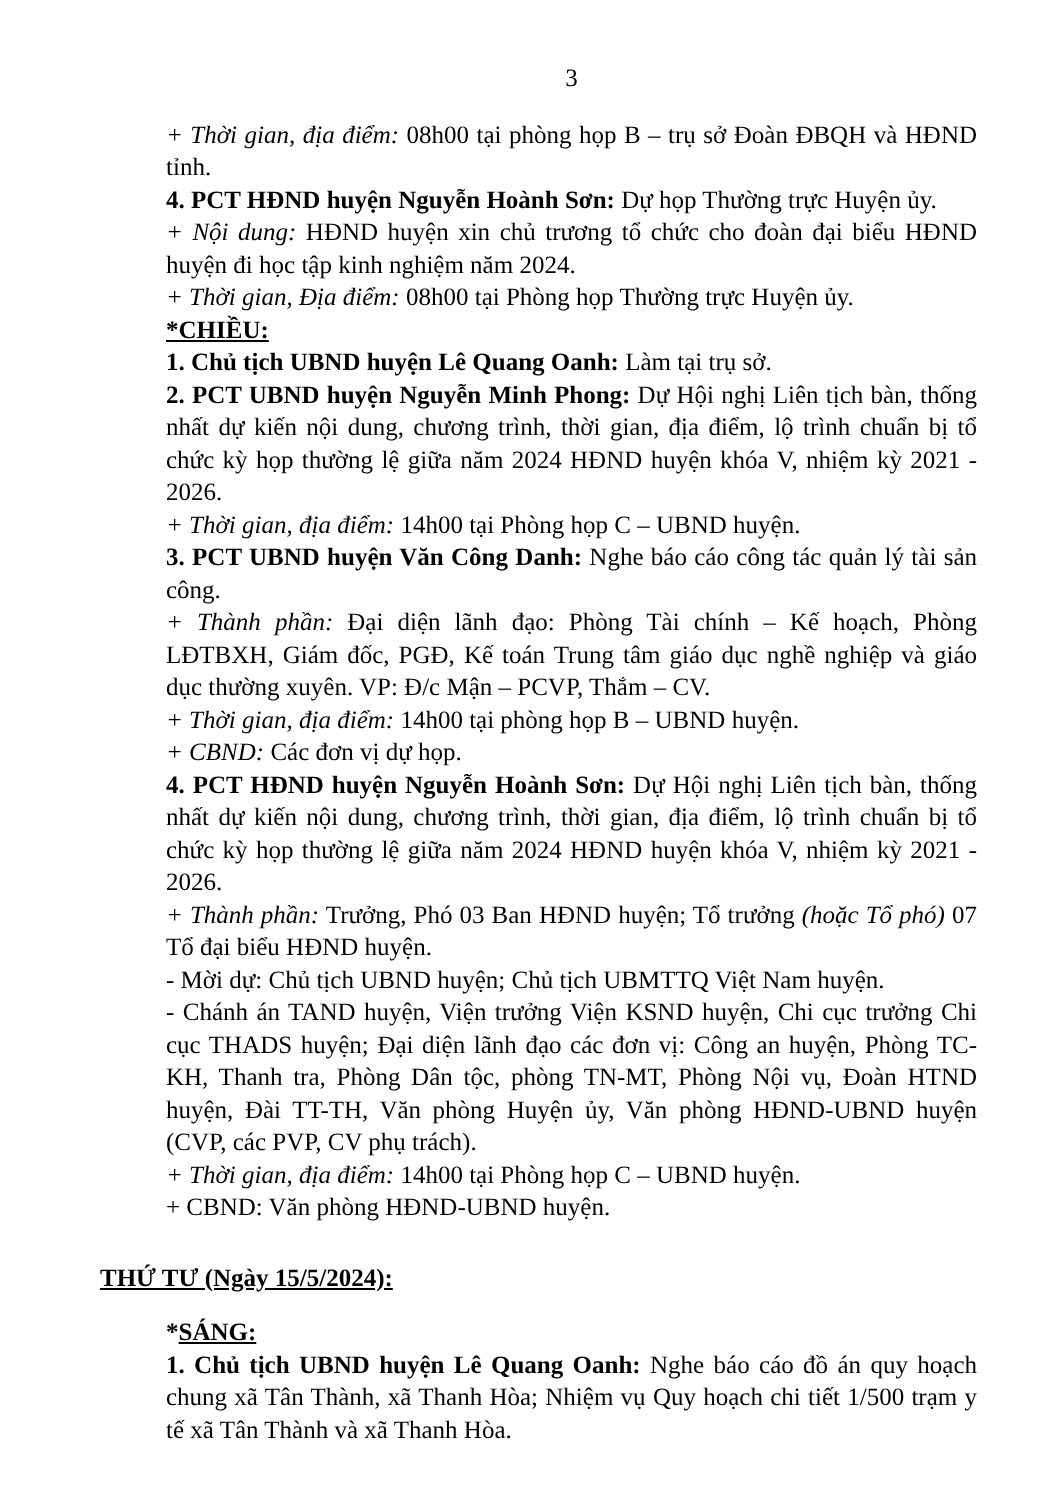3
+ Thời gian, địa điểm: 08h00 tại phòng họp B – trụ sở Đoàn ĐBQH và HĐND tỉnh.
4. PCT HĐND huyện Nguyễn Hoành Sơn: Dự họp Thường trực Huyện ủy.
+ Nội dung: HĐND huyện xin chủ trương tổ chức cho đoàn đại biểu HĐND huyện đi học tập kinh nghiệm năm 2024.
+ Thời gian, Địa điểm: 08h00 tại Phòng họp Thường trực Huyện ủy.
*CHIỀU:
1. Chủ tịch UBND huyện Lê Quang Oanh: Làm tại trụ sở.
2. PCT UBND huyện Nguyễn Minh Phong: Dự Hội nghị Liên tịch bàn, thống nhất dự kiến nội dung, chương trình, thời gian, địa điểm, lộ trình chuẩn bị tổ chức kỳ họp thường lệ giữa năm 2024 HĐND huyện khóa V, nhiệm kỳ 2021 - 2026.
+ Thời gian, địa điểm: 14h00 tại Phòng họp C – UBND huyện.
3. PCT UBND huyện Văn Công Danh: Nghe báo cáo công tác quản lý tài sản công.
+ Thành phần: Đại diện lãnh đạo: Phòng Tài chính – Kế hoạch, Phòng LĐTBXH, Giám đốc, PGĐ, Kế toán Trung tâm giáo dục nghề nghiệp và giáo dục thường xuyên. VP: Đ/c Mận – PCVP, Thắm – CV.
+ Thời gian, địa điểm: 14h00 tại phòng họp B – UBND huyện.
+ CBND: Các đơn vị dự họp.
4. PCT HĐND huyện Nguyễn Hoành Sơn: Dự Hội nghị Liên tịch bàn, thống nhất dự kiến nội dung, chương trình, thời gian, địa điểm, lộ trình chuẩn bị tổ chức kỳ họp thường lệ giữa năm 2024 HĐND huyện khóa V, nhiệm kỳ 2021 - 2026.
+ Thành phần: Trưởng, Phó 03 Ban HĐND huyện; Tổ trưởng (hoặc Tổ phó) 07 Tổ đại biểu HĐND huyện.
- Mời dự: Chủ tịch UBND huyện; Chủ tịch UBMTTQ Việt Nam huyện.
- Chánh án TAND huyện, Viện trưởng Viện KSND huyện, Chi cục trưởng Chi cục THADS huyện; Đại diện lãnh đạo các đơn vị: Công an huyện, Phòng TC-KH, Thanh tra, Phòng Dân tộc, phòng TN-MT, Phòng Nội vụ, Đoàn HTND huyện, Đài TT-TH, Văn phòng Huyện ủy, Văn phòng HĐND-UBND huyện (CVP, các PVP, CV phụ trách).
+ Thời gian, địa điểm: 14h00 tại Phòng họp C – UBND huyện.
+ CBND: Văn phòng HĐND-UBND huyện.
THỨ TƯ (Ngày 15/5/2024):
*SÁNG:
1. Chủ tịch UBND huyện Lê Quang Oanh: Nghe báo cáo đồ án quy hoạch chung xã Tân Thành, xã Thanh Hòa; Nhiệm vụ Quy hoạch chi tiết 1/500 trạm y tế xã Tân Thành và xã Thanh Hòa.